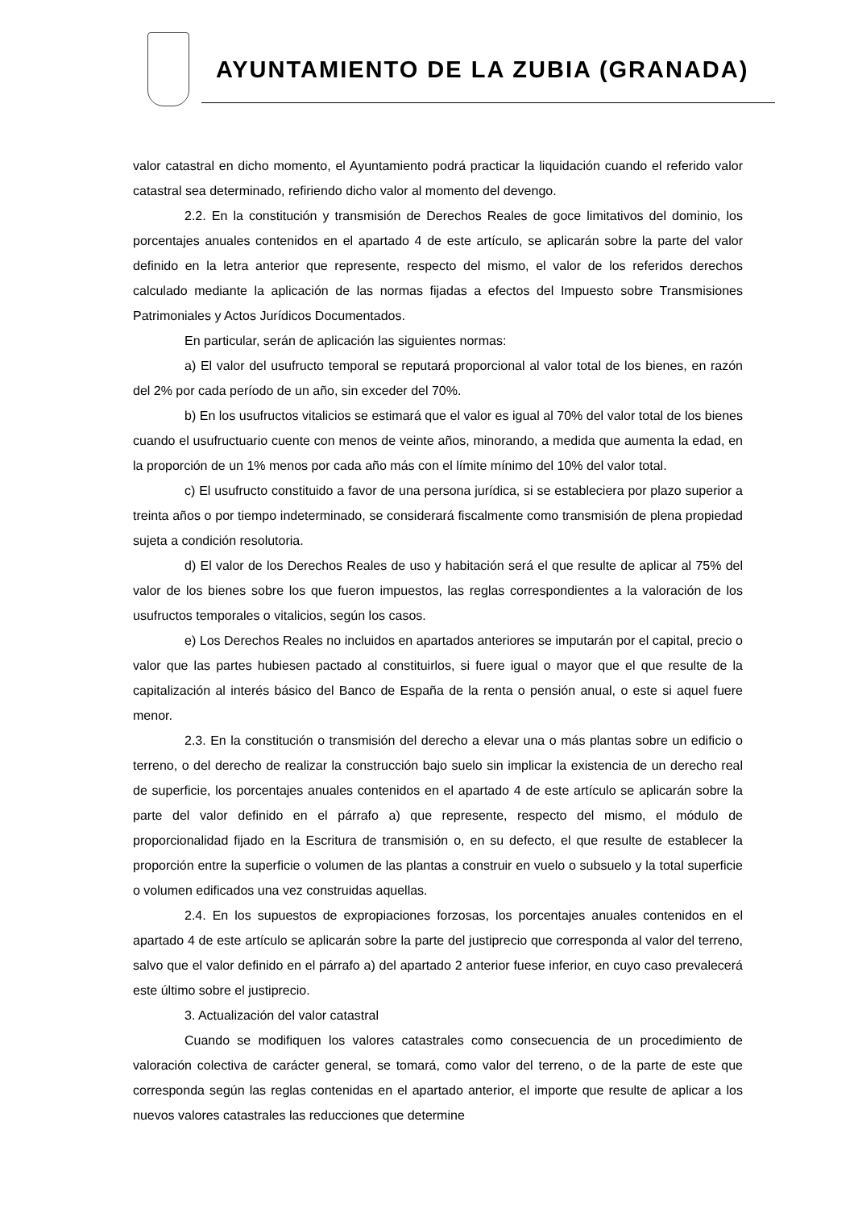AYUNTAMIENTO DE LA ZUBIA (GRANADA)
valor catastral en dicho momento, el Ayuntamiento podrá practicar la liquidación cuando el referido valor catastral sea determinado, refiriendo dicho valor al momento del devengo.
2.2. En la constitución y transmisión de Derechos Reales de goce limitativos del dominio, los porcentajes anuales contenidos en el apartado 4 de este artículo, se aplicarán sobre la parte del valor definido en la letra anterior que represente, respecto del mismo, el valor de los referidos derechos calculado mediante la aplicación de las normas fijadas a efectos del Impuesto sobre Transmisiones Patrimoniales y Actos Jurídicos Documentados.
En particular, serán de aplicación las siguientes normas:
a) El valor del usufructo temporal se reputará proporcional al valor total de los bienes, en razón del 2% por cada período de un año, sin exceder del 70%.
b) En los usufructos vitalicios se estimará que el valor es igual al 70% del valor total de los bienes cuando el usufructuario cuente con menos de veinte años, minorando, a medida que aumenta la edad, en la proporción de un 1% menos por cada año más con el límite mínimo del 10% del valor total.
c) El usufructo constituido a favor de una persona jurídica, si se estableciera por plazo superior a treinta años o por tiempo indeterminado, se considerará fiscalmente como transmisión de plena propiedad sujeta a condición resolutoria.
d) El valor de los Derechos Reales de uso y habitación será el que resulte de aplicar al 75% del valor de los bienes sobre los que fueron impuestos, las reglas correspondientes a la valoración de los usufructos temporales o vitalicios, según los casos.
e) Los Derechos Reales no incluidos en apartados anteriores se imputarán por el capital, precio o valor que las partes hubiesen pactado al constituirlos, si fuere igual o mayor que el que resulte de la capitalización al interés básico del Banco de España de la renta o pensión anual, o este si aquel fuere menor.
2.3. En la constitución o transmisión del derecho a elevar una o más plantas sobre un edificio o terreno, o del derecho de realizar la construcción bajo suelo sin implicar la existencia de un derecho real de superficie, los porcentajes anuales contenidos en el apartado 4 de este artículo se aplicarán sobre la parte del valor definido en el párrafo a) que represente, respecto del mismo, el módulo de proporcionalidad fijado en la Escritura de transmisión o, en su defecto, el que resulte de establecer la proporción entre la superficie o volumen de las plantas a construir en vuelo o subsuelo y la total superficie o volumen edificados una vez construidas aquellas.
2.4. En los supuestos de expropiaciones forzosas, los porcentajes anuales contenidos en el apartado 4 de este artículo se aplicarán sobre la parte del justiprecio que corresponda al valor del terreno, salvo que el valor definido en el párrafo a) del apartado 2 anterior fuese inferior, en cuyo caso prevalecerá este último sobre el justiprecio.
3. Actualización del valor catastral
Cuando se modifiquen los valores catastrales como consecuencia de un procedimiento de valoración colectiva de carácter general, se tomará, como valor del terreno, o de la parte de este que corresponda según las reglas contenidas en el apartado anterior, el importe que resulte de aplicar a los nuevos valores catastrales las reducciones que determine